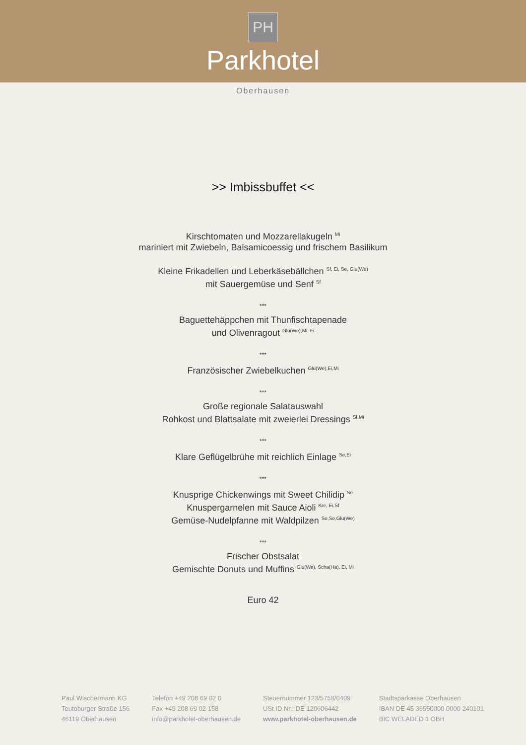PH
Parkhotel
Oberhausen
>> Imbissbuffet <<
Kirschtomaten und Mozzarellakugeln <sup>Mi</sup>
mariniert mit Zwiebeln, Balsamicoessig und frischem Basilikum
Kleine Frikadellen und Leberkäsebällchen <sup>Sf, Ei, Se, Glu(We)</sup>
mit Sauergemüse und Senf <sup>Sf</sup>
***
Baguettehäppchen mit Thunfischtapenade
und Olivenragout <sup>Glu(We),Mi, Fi</sup>
***
Französischer Zwiebelkuchen <sup>Glu(We),Ei,Mi</sup>
***
Große regionale Salatauswahl
Rohkost und Blattsalate mit zweierlei Dressings <sup>Sf,Mi</sup>
***
Klare Geflügelbrühe mit reichlich Einlage <sup>Se,Ei</sup>
***
Knusprige Chickenwings mit Sweet Chilidip <sup>Se</sup>
Knuspergarnelen mit Sauce Aioli <sup>Kre, Ei,Sf</sup>
Gemüse-Nudelpfanne mit Waldpilzen <sup>So,Se,Glu(We)</sup>
***
Frischer Obstsalat
Gemischte Donuts und Muffins <sup>Glu(We), Scha(Ha), Ei, Mi</sup>
Euro 42
Paul Wischermann KG
Teutoburger Straße 156
46119 Oberhausen
Telefon +49 208 69 02 0
Fax +49 208 69 02 158
info@parkhotel-oberhausen.de
Steuernummer 123/5758/0409
USt.ID.Nr.: DE 120606442
www.parkhotel-oberhausen.de
Stadtsparkasse Oberhausen
IBAN DE 45 36550000 0000 240101
BIC WELADED 1 OBH